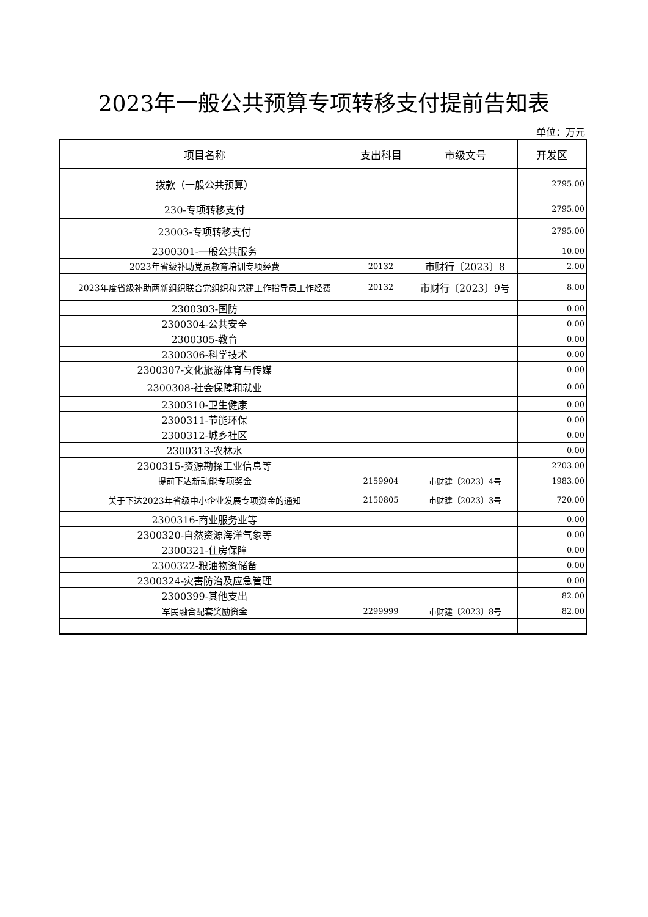2023年一般公共预算专项转移支付提前告知表
单位：万元
| 项目名称 | 支出科目 | 市级文号 | 开发区 |
| --- | --- | --- | --- |
| 拨款（一般公共预算） | | | 2795.00 |
| 230-专项转移支付 | | | 2795.00 |
| 23003-专项转移支付 | | | 2795.00 |
| 2300301-一般公共服务 | | | 10.00 |
| 2023年省级补助党员教育培训专项经费 | 20132 | 市财行〔2023〕8 | 2.00 |
| 2023年度省级补助两新组织联合党组织和党建工作指导员工作经费 | 20132 | 市财行〔2023〕9号 | 8.00 |
| 2300303-国防 | | | 0.00 |
| 2300304-公共安全 | | | 0.00 |
| 2300305-教育 | | | 0.00 |
| 2300306-科学技术 | | | 0.00 |
| 2300307-文化旅游体育与传媒 | | | 0.00 |
| 2300308-社会保障和就业 | | | 0.00 |
| 2300310-卫生健康 | | | 0.00 |
| 2300311-节能环保 | | | 0.00 |
| 2300312-城乡社区 | | | 0.00 |
| 2300313-农林水 | | | 0.00 |
| 2300315-资源勘探工业信息等 | | | 2703.00 |
| 提前下达新动能专项奖金 | 2159904 | 市财建〔2023〕4号 | 1983.00 |
| 关于下达2023年省级中小企业发展专项资金的通知 | 2150805 | 市财建〔2023〕3号 | 720.00 |
| 2300316-商业服务业等 | | | 0.00 |
| 2300320-自然资源海洋气象等 | | | 0.00 |
| 2300321-住房保障 | | | 0.00 |
| 2300322-粮油物资储备 | | | 0.00 |
| 2300324-灾害防治及应急管理 | | | 0.00 |
| 2300399-其他支出 | | | 82.00 |
| 军民融合配套奖励资金 | 2299999 | 市财建〔2023〕8号 | 82.00 |